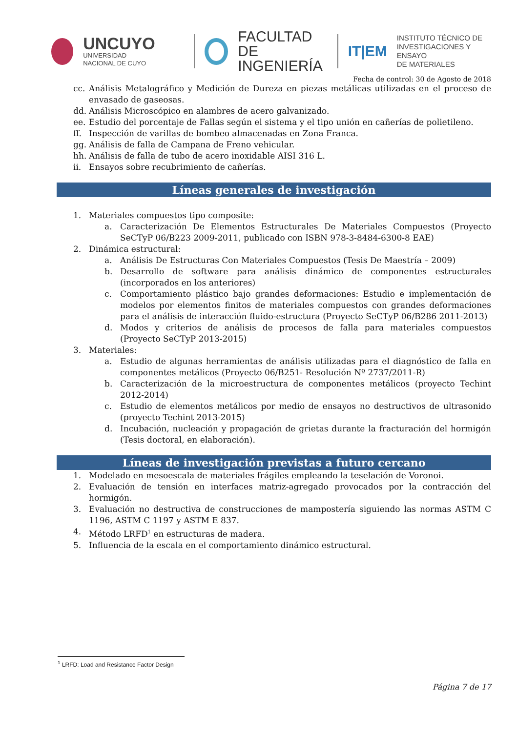UNCUYO
UNIVERSIDAD
NACIONAL DE CUYO
FACULTAD
DE INGENIERÍA
IT|EM
INSTITUTO TÉCNICO DE
INVESTIGACIONES Y ENSAYO
DE MATERIALES
Fecha de control: 30 de Agosto de 2018
cc. Análisis Metalográfico y Medición de Dureza en piezas metálicas utilizadas en el proceso de envasado de gaseosas.
dd. Análisis Microscópico en alambres de acero galvanizado.
ee. Estudio del porcentaje de Fallas según el sistema y el tipo unión en cañerías de polietileno.
ff. Inspección de varillas de bombeo almacenadas en Zona Franca.
gg. Análisis de falla de Campana de Freno vehicular.
hh. Análisis de falla de tubo de acero inoxidable AISI 316 L.
ii. Ensayos sobre recubrimiento de cañerías.
Líneas generales de investigación
1. Materiales compuestos tipo composite:
a. Caracterización De Elementos Estructurales De Materiales Compuestos (Proyecto SeCTyP 06/B223 2009-2011, publicado con ISBN 978-3-8484-6300-8 EAE)
2. Dinámica estructural:
a. Análisis De Estructuras Con Materiales Compuestos (Tesis De Maestría – 2009)
b. Desarrollo de software para análisis dinámico de componentes estructurales (incorporados en los anteriores)
c. Comportamiento plástico bajo grandes deformaciones: Estudio e implementación de modelos por elementos finitos de materiales compuestos con grandes deformaciones para el análisis de interacción fluido-estructura (Proyecto SeCTyP 06/B286 2011-2013)
d. Modos y criterios de análisis de procesos de falla para materiales compuestos (Proyecto SeCTyP 2013-2015)
3. Materiales:
a. Estudio de algunas herramientas de análisis utilizadas para el diagnóstico de falla en componentes metálicos (Proyecto 06/B251- Resolución Nº 2737/2011-R)
b. Caracterización de la microestructura de componentes metálicos (proyecto Techint 2012-2014)
c. Estudio de elementos metálicos por medio de ensayos no destructivos de ultrasonido (proyecto Techint 2013-2015)
d. Incubación, nucleación y propagación de grietas durante la fracturación del hormigón (Tesis doctoral, en elaboración).
Líneas de investigación previstas a futuro cercano
1. Modelado en mesoescala de materiales frágiles empleando la teselación de Voronoi.
2. Evaluación de tensión en interfaces matriz-agregado provocados por la contracción del hormigón.
3. Evaluación no destructiva de construcciones de mampostería siguiendo las normas ASTM C 1196, ASTM C 1197 y ASTM E 837.
4. Método LRFD<sup>1</sup> en estructuras de madera.
5. Influencia de la escala en el comportamiento dinámico estructural.
<sup>1</sup> LRFD: Load and Resistance Factor Design
Página 7 de 17